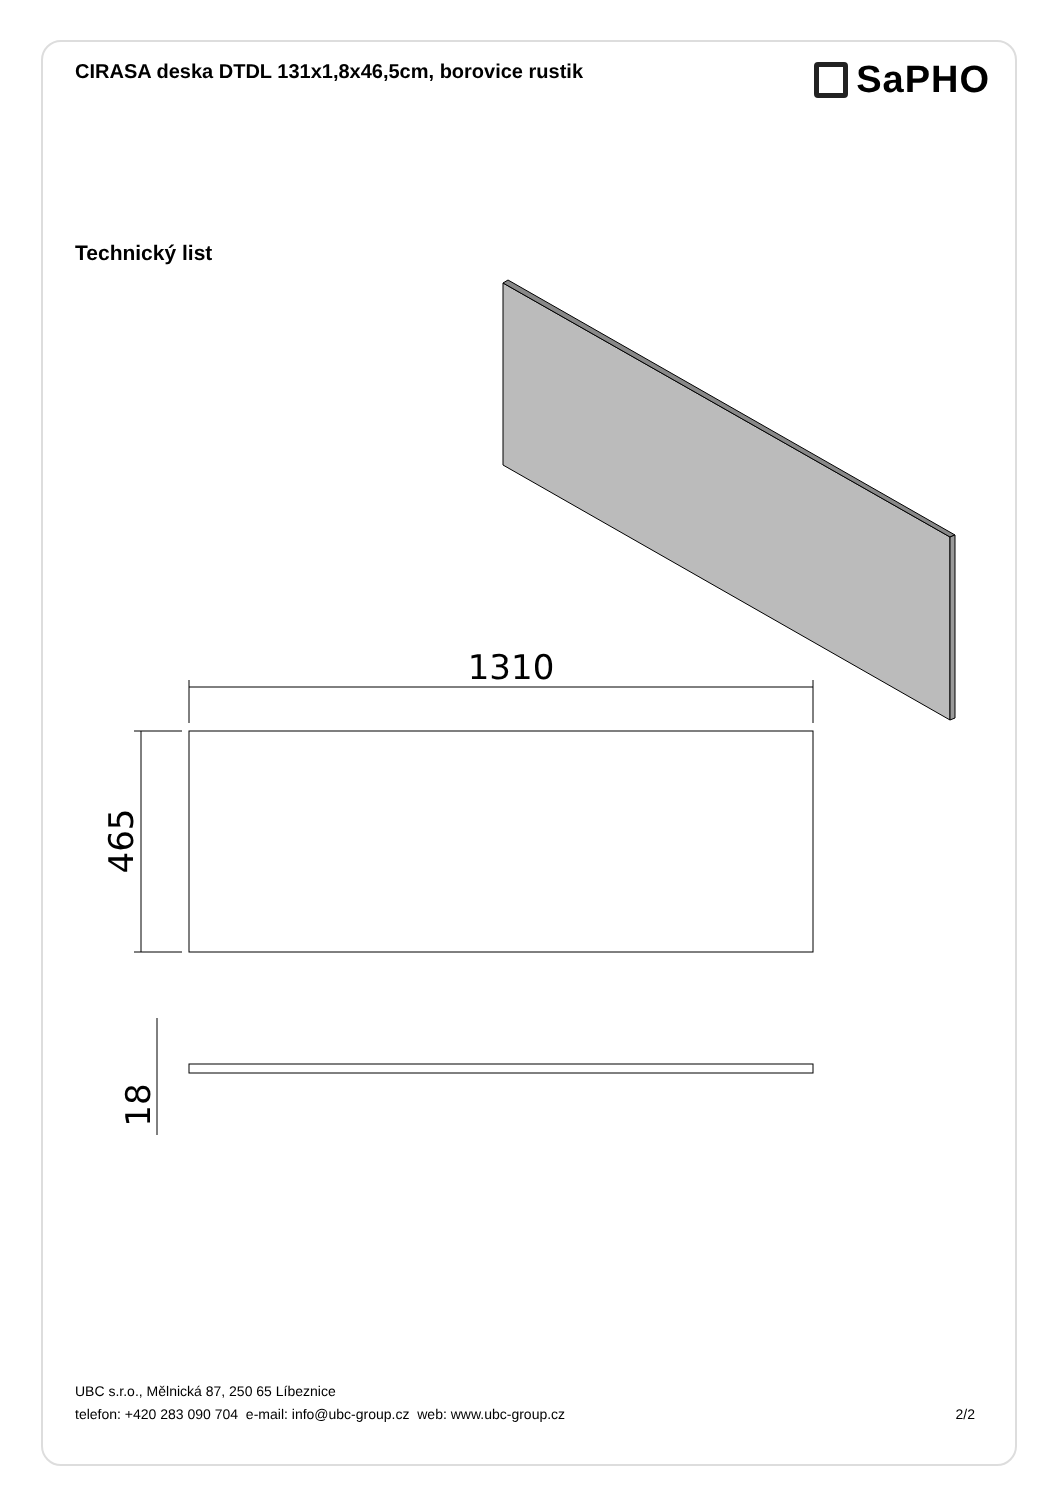CIRASA deska DTDL 131x1,8x46,5cm, borovice rustik
SaPHO
Technický list
1310
465
18
UBC s.r.o., Mělnická 87, 250 65 Líbeznice
telefon: +420 283 090 704 e-mail: info@ubc-group.cz web: www.ubc-group.cz 2/2